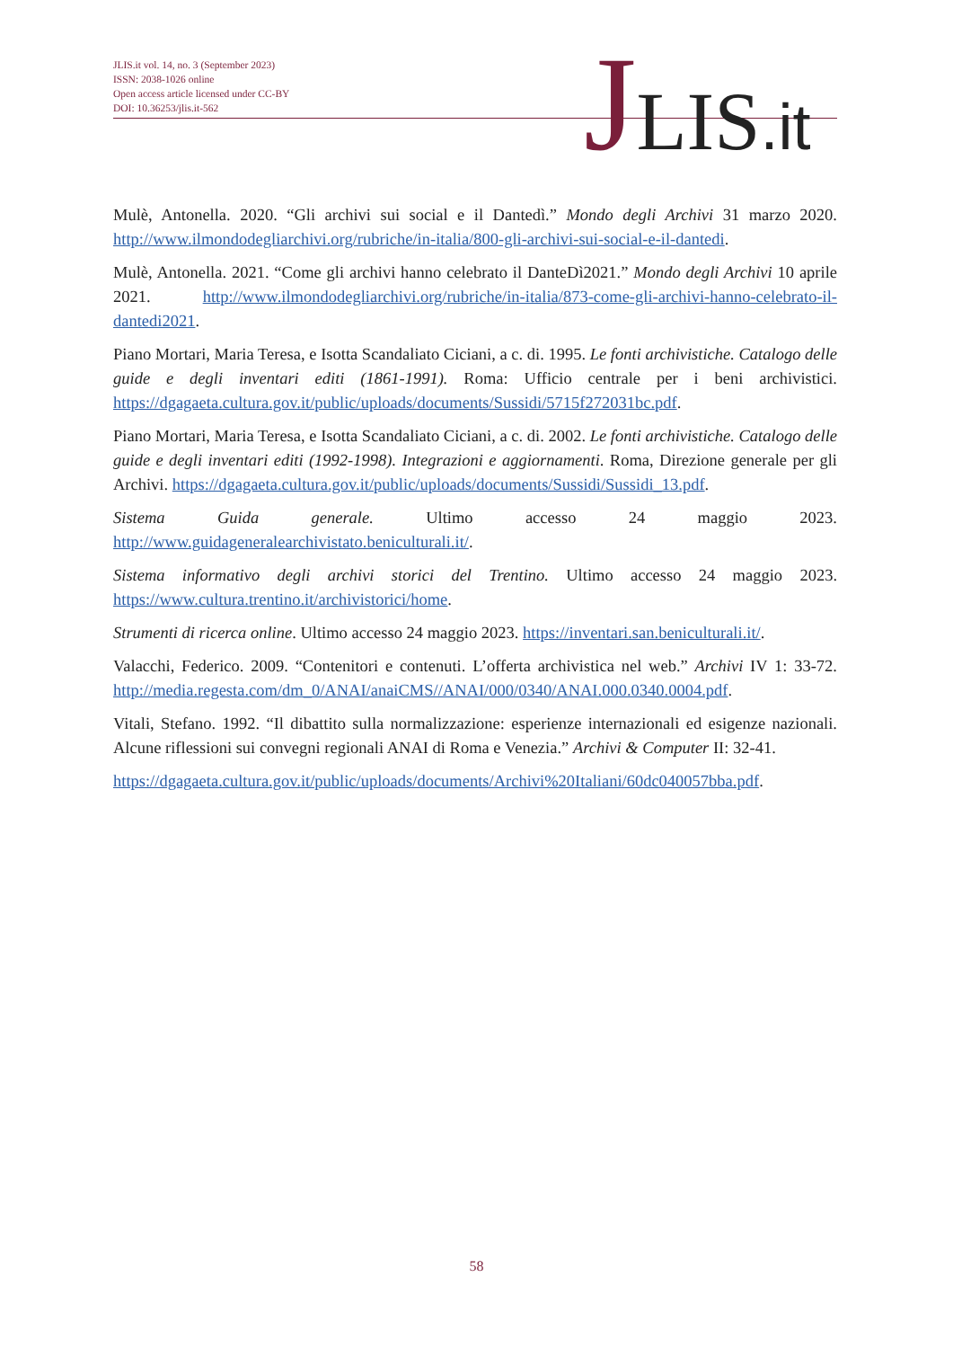JLIS.it vol. 14, no. 3 (September 2023)
ISSN: 2038-1026 online
Open access article licensed under CC-BY
DOI: 10.36253/jlis.it-562
JLIS.it
Mulè, Antonella. 2020. “Gli archivi sui social e il Dantedì.” Mondo degli Archivi 31 marzo 2020. http://www.ilmondodegliarchivi.org/rubriche/in-italia/800-gli-archivi-sui-social-e-il-dantedi.
Mulè, Antonella. 2021. “Come gli archivi hanno celebrato il DanteDì2021.” Mondo degli Archivi 10 aprile 2021. http://www.ilmondodegliarchivi.org/rubriche/in-italia/873-come-gli-archivi-hanno-celebrato-il-dantedi2021.
Piano Mortari, Maria Teresa, e Isotta Scandaliato Ciciani, a c. di. 1995. Le fonti archivistiche. Catalogo delle guide e degli inventari editi (1861-1991). Roma: Ufficio centrale per i beni archivistici. https://dgagaeta.cultura.gov.it/public/uploads/documents/Sussidi/5715f272031bc.pdf.
Piano Mortari, Maria Teresa, e Isotta Scandaliato Ciciani, a c. di. 2002. Le fonti archivistiche. Catalogo delle guide e degli inventari editi (1992-1998). Integrazioni e aggiornamenti. Roma, Direzione generale per gli Archivi. https://dgagaeta.cultura.gov.it/public/uploads/documents/Sussidi/Sussidi_13.pdf.
Sistema Guida generale. Ultimo accesso 24 maggio 2023. http://www.guidageneralearchivistato.beniculturali.it/.
Sistema informativo degli archivi storici del Trentino. Ultimo accesso 24 maggio 2023. https://www.cultura.trentino.it/archivistorici/home.
Strumenti di ricerca online. Ultimo accesso 24 maggio 2023. https://inventari.san.beniculturali.it/.
Valacchi, Federico. 2009. “Contenitori e contenuti. L’offerta archivistica nel web.” Archivi IV 1: 33-72. http://media.regesta.com/dm_0/ANAI/anaiCMS//ANAI/000/0340/ANAI.000.0340.0004.pdf.
Vitali, Stefano. 1992. “Il dibattito sulla normalizzazione: esperienze internazionali ed esigenze nazionali. Alcune riflessioni sui convegni regionali ANAI di Roma e Venezia.” Archivi & Computer II: 32-41.
https://dgagaeta.cultura.gov.it/public/uploads/documents/Archivi%20Italiani/60dc040057bba.pdf.
58